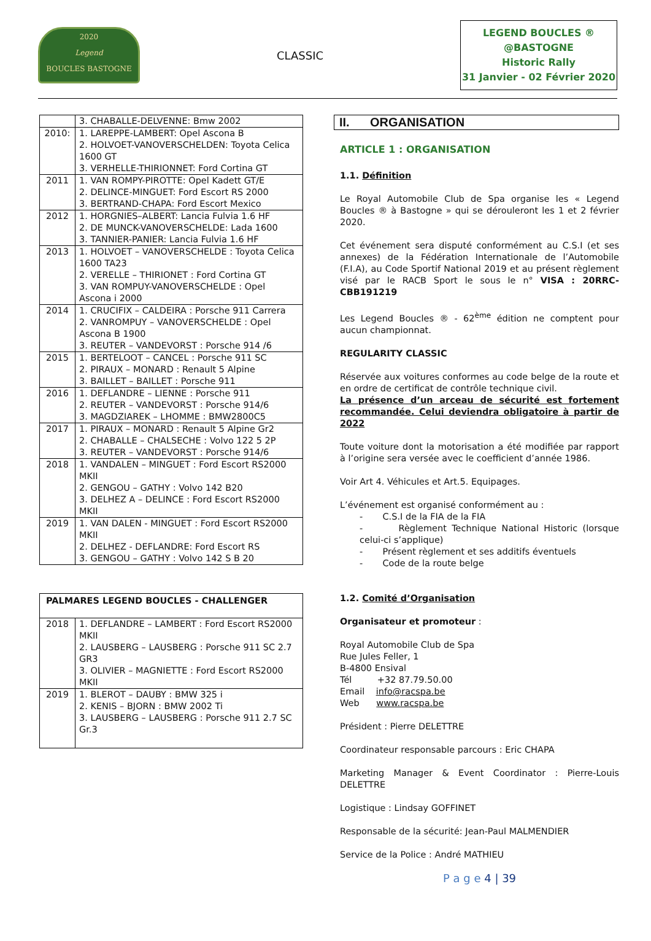2020
Legend
BOUCLES BASTOGNE
CLASSIC
LEGEND BOUCLES ®
@BASTOGNE
Historic Rally
31 Janvier - 02 Février 2020
| | 3. CHABALLE-DELVENNE: Bmw 2002 |
| 2010: | 1. LAREPPE-LAMBERT: Opel Ascona B 2. HOLVOET-VANOVERSCHELDEN: Toyota Celica 1600 GT 3. VERHELLE-THIRIONNET: Ford Cortina GT |
| 2011 | 1. VAN ROMPY-PIROTTE: Opel Kadett GT/E 2. DELINCE-MINGUET: Ford Escort RS 2000 3. BERTRAND-CHAPA: Ford Escort Mexico |
| 2012 | 1. HORGNIES–ALBERT: Lancia Fulvia 1.6 HF 2. DE MUNCK-VANOVERSCHELDE: Lada 1600 3. TANNIER-PANIER: Lancia Fulvia 1.6 HF |
| 2013 | 1. HOLVOET – VANOVERSCHELDE : Toyota Celica 1600 TA23 2. VERELLE – THIRIONET : Ford Cortina GT 3. VAN ROMPUY-VANOVERSCHELDE : Opel Ascona i 2000 |
| 2014 | 1. CRUCIFIX – CALDEIRA : Porsche 911 Carrera 2. VANROMPUY – VANOVERSCHELDE : Opel Ascona B 1900 3. REUTER – VANDEVORST : Porsche 914 /6 |
| 2015 | 1. BERTELOOT – CANCEL : Porsche 911 SC 2. PIRAUX – MONARD : Renault 5 Alpine 3. BAILLET – BAILLET : Porsche 911 |
| 2016 | 1. DEFLANDRE – LIENNE : Porsche 911 2. REUTER – VANDEVORST : Porsche 914/6 3. MAGDZIAREK – LHOMME : BMW2800C5 |
| 2017 | 1. PIRAUX – MONARD : Renault 5 Alpine Gr2 2. CHABALLE – CHALSECHE : Volvo 122 5 2P 3. REUTER – VANDEVORST : Porsche 914/6 |
| 2018 | 1. VANDALEN – MINGUET : Ford Escort RS2000 MKII 2. GENGOU – GATHY : Volvo 142 B20 3. DELHEZ A – DELINCE : Ford Escort RS2000 MKII |
| 2019 | 1. VAN DALEN - MINGUET : Ford Escort RS2000 MKII 2. DELHEZ - DEFLANDRE: Ford Escort RS 3. GENGOU – GATHY : Volvo 142 S B 20 |
| PALMARES LEGEND BOUCLES - CHALLENGER | |
| 2018 | 1. DEFLANDRE – LAMBERT : Ford Escort RS2000 MKII 2. LAUSBERG – LAUSBERG : Porsche 911 SC 2.7 GR3 3. OLIVIER – MAGNIETTE : Ford Escort RS2000 MKII |
| 2019 | 1. BLEROT – DAUBY : BMW 325 i 2. KENIS – BJORN : BMW 2002 Ti 3. LAUSBERG – LAUSBERG : Porsche 911 2.7 SC Gr.3 |
II. ORGANISATION
ARTICLE 1 : ORGANISATION
1.1. Définition
Le Royal Automobile Club de Spa organise les « Legend Boucles ® à Bastogne » qui se dérouleront les 1 et 2 février 2020.
Cet événement sera disputé conformément au C.S.I (et ses annexes) de la Fédération Internationale de l’Automobile (F.I.A), au Code Sportif National 2019 et au présent règlement visé par le RACB Sport le sous le n° VISA : 20RRC-CBB191219
Les Legend Boucles ® - 62<sup>ème</sup> édition ne comptent pour aucun championnat.
REGULARITY CLASSIC
Réservée aux voitures conformes au code belge de la route et en ordre de certificat de contrôle technique civil.
La présence d’un arceau de sécurité est fortement recommandée. Celui deviendra obligatoire à partir de 2022
Toute voiture dont la motorisation a été modifiée par rapport à l’origine sera versée avec le coefficient d’année 1986.
Voir Art 4. Véhicules et Art.5. Equipages.
L’événement est organisé conformément au :
- C.S.I de la FIA de la FIA
- Règlement Technique National Historic (lorsque celui-ci s’applique)
- Présent règlement et ses additifs éventuels
- Code de la route belge
1.2. Comité d’Organisation
Organisateur et promoteur :
Royal Automobile Club de Spa
Rue Jules Feller, 1
B-4800 Ensival
Tél +32 87.79.50.00
Email info@racspa.be
Web www.racspa.be
Président : Pierre DELETTRE
Coordinateur responsable parcours : Eric CHAPA
Marketing Manager & Event Coordinator : Pierre-Louis DELETTRE
Logistique : Lindsay GOFFINET
Responsable de la sécurité: Jean-Paul MALMENDIER
Service de la Police : André MATHIEU
P a g e 4 | 39